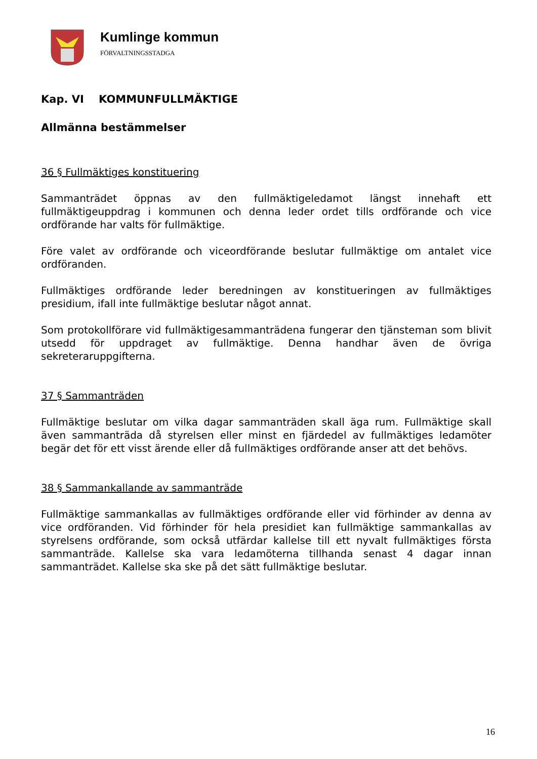Kumlinge kommun
FÖRVALTNINGSSTADGA
Kap. VI KOMMUNFULLMÄKTIGE
Allmänna bestämmelser
36 § Fullmäktiges konstituering
Sammanträdet öppnas av den fullmäktigeledamot längst innehaft ett fullmäktigeuppdrag i kommunen och denna leder ordet tills ordförande och vice ordförande har valts för fullmäktige.
Före valet av ordförande och viceordförande beslutar fullmäktige om antalet vice ordföranden.
Fullmäktiges ordförande leder beredningen av konstitueringen av fullmäktiges presidium, ifall inte fullmäktige beslutar något annat.
Som protokollförare vid fullmäktigesammanträdena fungerar den tjänsteman som blivit utsedd för uppdraget av fullmäktige. Denna handhar även de övriga sekreteraruppgifterna.
37 § Sammanträden
Fullmäktige beslutar om vilka dagar sammanträden skall äga rum. Fullmäktige skall även sammanträda då styrelsen eller minst en fjärdedel av fullmäktiges ledamöter begär det för ett visst ärende eller då fullmäktiges ordförande anser att det behövs.
38 § Sammankallande av sammanträde
Fullmäktige sammankallas av fullmäktiges ordförande eller vid förhinder av denna av vice ordföranden. Vid förhinder för hela presidiet kan fullmäktige sammankallas av styrelsens ordförande, som också utfärdar kallelse till ett nyvalt fullmäktiges första sammanträde. Kallelse ska vara ledamöterna tillhanda senast 4 dagar innan sammanträdet. Kallelse ska ske på det sätt fullmäktige beslutar.
16